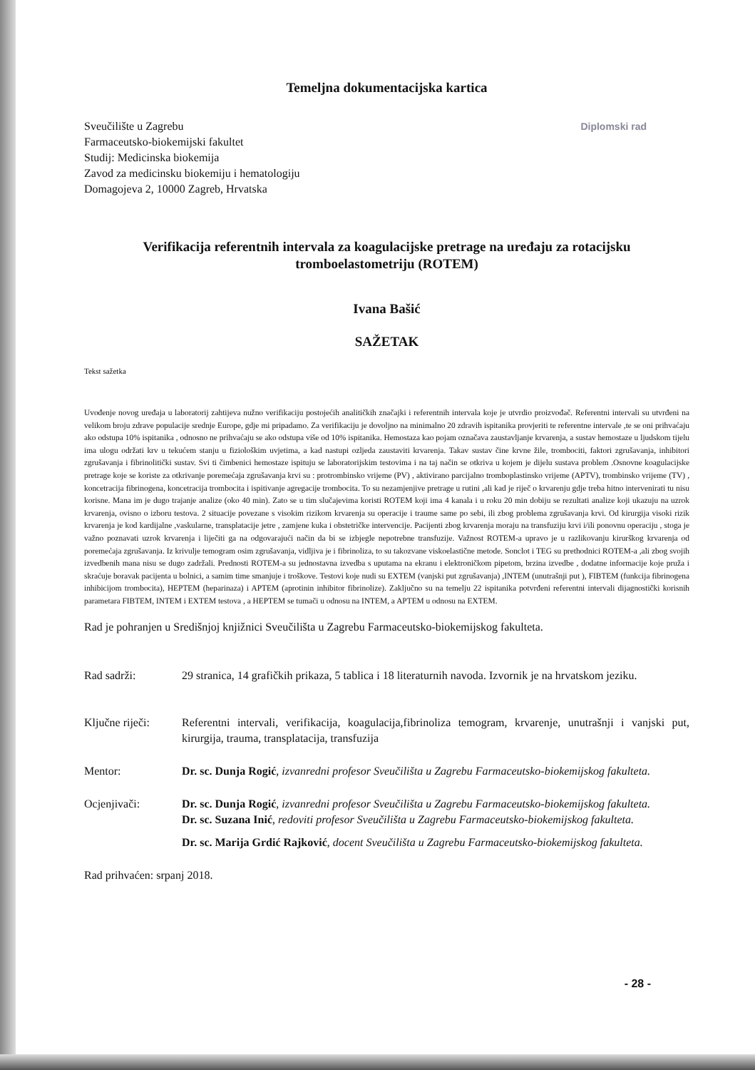Temeljna dokumentacijska kartica
Sveučilište u Zagrebu
Farmaceutsko-biokemijski fakultet
Studij: Medicinska biokemija
Zavod za medicinsku biokemiju i hematologiju
Domagojeva 2, 10000 Zagreb, Hrvatska
Diplomski rad
Verifikacija referentnih intervala za koagulacijske pretrage na uređaju za rotacijsku tromboelastometriju (ROTEM)
Ivana Bašić
SAŽETAK
Tekst sažetka
Uvođenje novog uređaja u laboratorij zahtijeva nužno verifikaciju postojećih analitičkih značajki i referentnih intervala koje je utvrdio proizvođač. Referentni intervali su utvrđeni na velikom broju zdrave populacije srednje Europe, gdje mi pripadamo. Za verifikaciju je dovoljno na minimalno 20 zdravih ispitanika provjeriti te referentne intervale ,te se oni prihvaćaju ako odstupa 10% ispitanika , odnosno ne prihvaćaju se ako odstupa više od 10% ispitanika. Hemostaza kao pojam označava zaustavljanje krvarenja, a sustav hemostaze u ljudskom tijelu ima ulogu održati krv u tekućem stanju u fiziološkim uvjetima, a kad nastupi ozljeda zaustaviti krvarenja. Takav sustav čine krvne žile, trombociti, faktori zgrušavanja, inhibitori zgrušavanja i fibrinolitički sustav. Svi ti čimbenici hemostaze ispituju se laboratorijskim testovima i na taj način se otkriva u kojem je dijelu sustava problem .Osnovne koagulacijske pretrage koje se koriste za otkrivanje poremećaja zgrušavanja krvi su : protrombinsko vrijeme (PV) , aktivirano parcijalno tromboplastinsko vrijeme (APTV), trombinsko vrijeme (TV) , koncetracija fibrinogena, koncetracija trombocita i ispitivanje agregacije trombocita. To su nezamjenjive pretrage u rutini ,ali kad je riječ o krvarenju gdje treba hitno intervenirati tu nisu korisne. Mana im je dugo trajanje analize (oko 40 min). Zato se u tim slučajevima koristi ROTEM koji ima 4 kanala i u roku 20 min dobiju se rezultati analize koji ukazuju na uzrok krvarenja, ovisno o izboru testova. 2 situacije povezane s visokim rizikom krvarenja su operacije i traume same po sebi, ili zbog problema zgrušavanja krvi. Od kirurgija visoki rizik krvarenja je kod kardijalne ,vaskularne, transplatacije jetre , zamjene kuka i obstetričke intervencije. Pacijenti zbog krvarenja moraju na transfuziju krvi i/ili ponovnu operaciju , stoga je važno poznavati uzrok krvarenja i liječiti ga na odgovarajući način da bi se izbjegle nepotrebne transfuzije. Važnost ROTEM-a upravo je u razlikovanju kirurškog krvarenja od poremećaja zgrušavanja. Iz krivulje temogram osim zgrušavanja, vidljiva je i fibrinoliza, to su takozvane viskoelastične metode. Sonclot i TEG su prethodnici ROTEM-a ,ali zbog svojih izvedbenih mana nisu se dugo zadržali. Prednosti ROTEM-a su jednostavna izvedba s uputama na ekranu i elektroničkom pipetom, brzina izvedbe , dodatne informacije koje pruža i skraćuje boravak pacijenta u bolnici, a samim time smanjuje i troškove. Testovi koje nudi su EXTEM (vanjski put zgrušavanja) ,INTEM (unutrašnji put ), FIBTEM (funkcija fibrinogena inhibicijom trombocita), HEPTEM (heparinaza) i APTEM (aprotinin inhibitor fibrinolize). Zaključno su na temelju 22 ispitanika potvrđeni referentni intervali dijagnostički korisnih parametara FIBTEM, INTEM i EXTEM testova , a HEPTEM se tumači u odnosu na INTEM, a APTEM u odnosu na EXTEM.
Rad je pohranjen u Središnjoj knjižnici Sveučilišta u Zagrebu Farmaceutsko-biokemijskog fakulteta.
Rad sadrži: 29 stranica, 14 grafičkih prikaza, 5 tablica i 18 literaturnih navoda. Izvornik je na hrvatskom jeziku.
Ključne riječi:
Referentni intervali, verifikacija, koagulacija,fibrinoliza temogram, krvarenje, unutrašnji i vanjski put, kirurgija, trauma, transplatacija, transfuzija
Mentor: Dr. sc. Dunja Rogić, izvanredni profesor Sveučilišta u Zagrebu Farmaceutsko-biokemijskog fakulteta.
Ocjenjivači: Dr. sc. Dunja Rogić, izvanredni profesor Sveučilišta u Zagrebu Farmaceutsko-biokemijskog fakulteta.
Dr. sc. Suzana Inić, redoviti profesor Sveučilišta u Zagrebu Farmaceutsko-biokemijskog fakulteta.
Dr. sc. Marija Grdić Rajković, docent Sveučilišta u Zagrebu Farmaceutsko-biokemijskog fakulteta.
Rad prihvaćen: srpanj 2018.
- 28 -